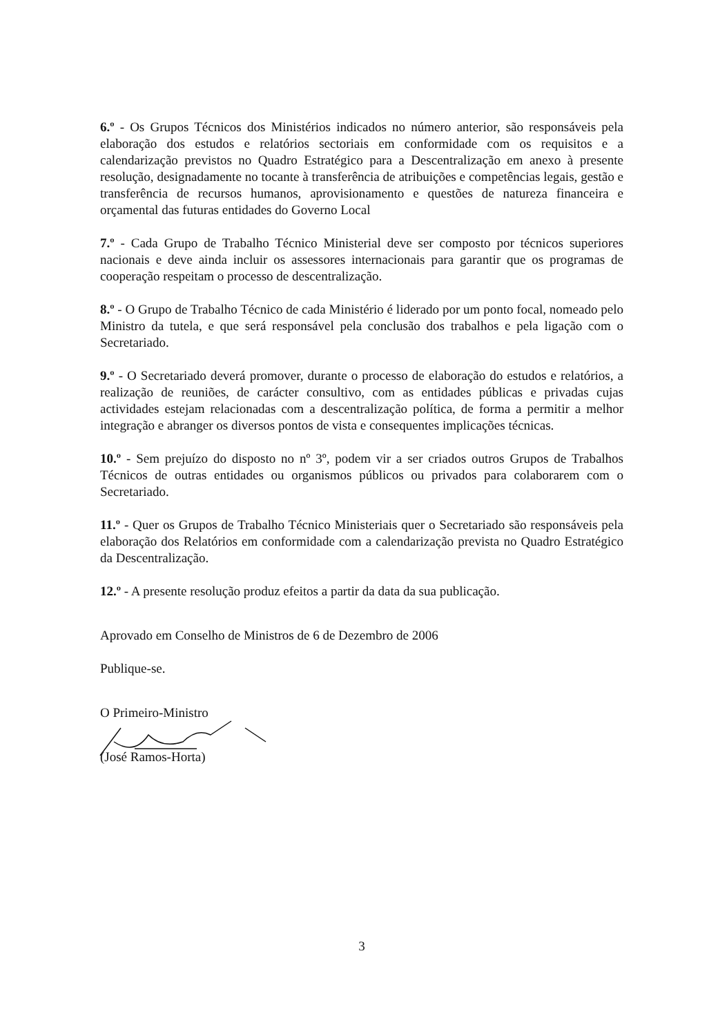6.º - Os Grupos Técnicos dos Ministérios indicados no número anterior, são responsáveis pela elaboração dos estudos e relatórios sectoriais em conformidade com os requisitos e a calendarização previstos no Quadro Estratégico para a Descentralização em anexo à presente resolução, designadamente no tocante à transferência de atribuições e competências legais, gestão e transferência de recursos humanos, aprovisionamento e questões de natureza financeira e orçamental das futuras entidades do Governo Local
7.º - Cada Grupo de Trabalho Técnico Ministerial deve ser composto por técnicos superiores nacionais e deve ainda incluir os assessores internacionais para garantir que os programas de cooperação respeitam o processo de descentralização.
8.º - O Grupo de Trabalho Técnico de cada Ministério é liderado por um ponto focal, nomeado pelo Ministro da tutela, e que será responsável pela conclusão dos trabalhos e pela ligação com o Secretariado.
9.º - O Secretariado deverá promover, durante o processo de elaboração do estudos e relatórios, a realização de reuniões, de carácter consultivo, com as entidades públicas e privadas cujas actividades estejam relacionadas com a descentralização política, de forma a permitir a melhor integração e abranger os diversos pontos de vista e consequentes implicações técnicas.
10.º - Sem prejuízo do disposto no nº 3º, podem vir a ser criados outros Grupos de Trabalhos Técnicos de outras entidades ou organismos públicos ou privados para colaborarem com o Secretariado.
11.º - Quer os Grupos de Trabalho Técnico Ministeriais quer o Secretariado são responsáveis pela elaboração dos Relatórios em conformidade com a calendarização prevista no Quadro Estratégico da Descentralização.
12.º - A presente resolução produz efeitos a partir da data da sua publicação.
Aprovado em Conselho de Ministros de 6 de Dezembro de 2006
Publique-se.
O Primeiro-Ministro
(José Ramos-Horta)
3